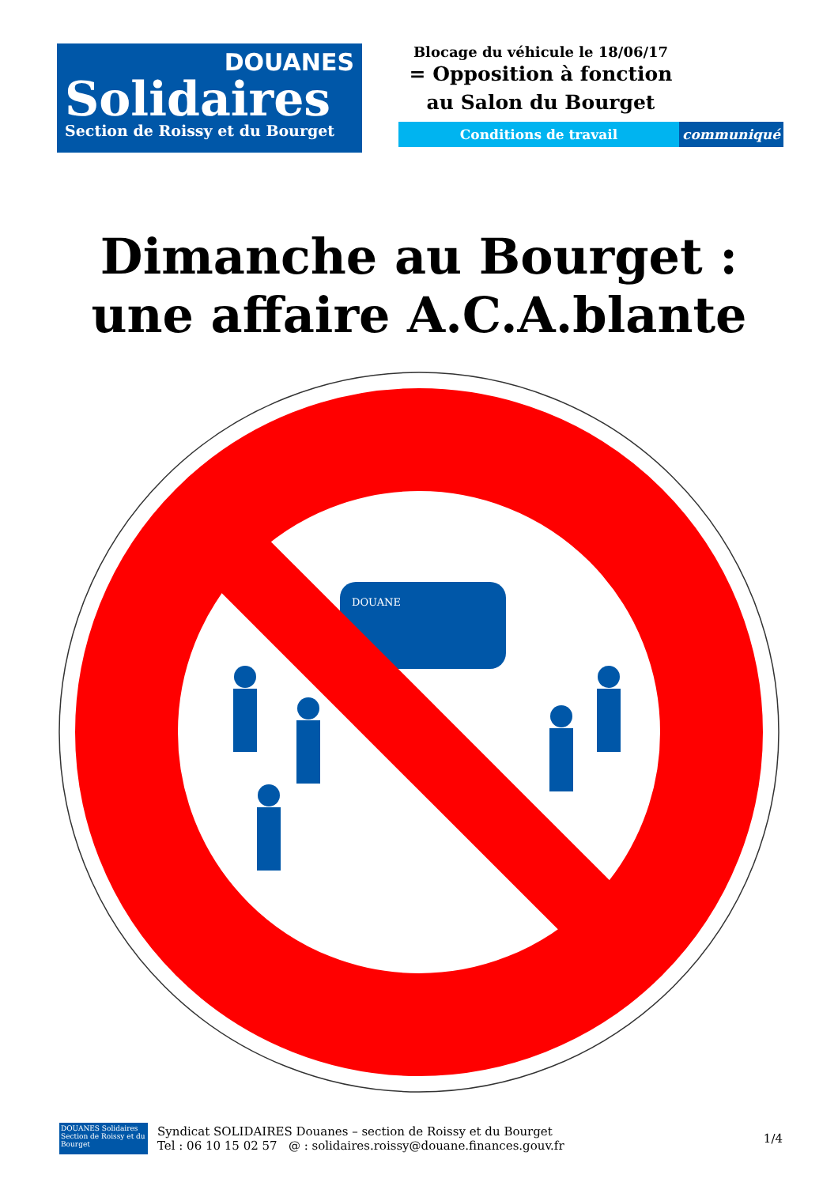DOUANES
Solidaires
Section de Roissy et du Bourget
Blocage du véhicule le 18/06/17
= Opposition à fonction
au Salon du Bourget
Conditions de travail communiqué
Dimanche au Bourget :
une affaire A.C.A.blante
DOUANE
DOUANES Solidaires
Section de Roissy et du Bourget
Syndicat SOLIDAIRES Douanes – section de Roissy et du Bourget
Tel : 06 10 15 02 57 @ : solidaires.roissy@douane.finances.gouv.fr
1/4